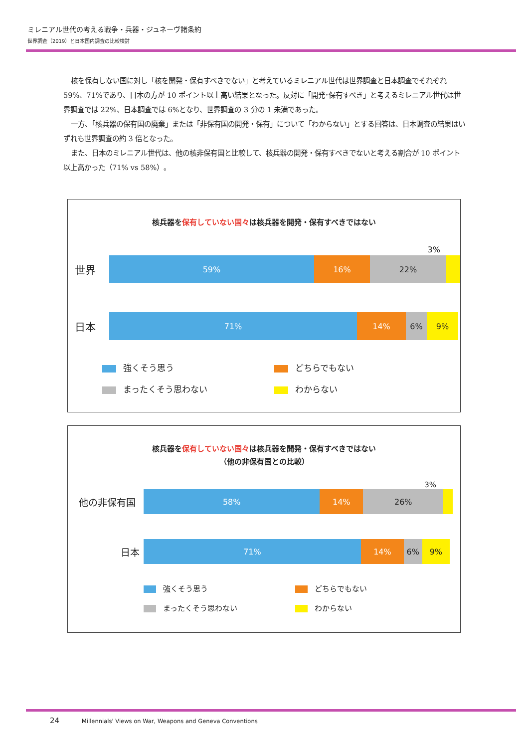ミレニアル世代の考える戦争・兵器・ジュネーヴ諸条約
世界調査（2019）と日本国内調査の比較検討
核を保有しない国に対し「核を開発・保有すべきでない」と考えているミレニアル世代は世界調査と日本調査でそれぞれ 59%、71%であり、日本の方が 10 ポイント以上高い結果となった。反対に「開発･保有すべき」と考えるミレニアル世代は世界調査では 22%、日本調査では 6%となり、世界調査の 3 分の 1 未満であった。
一方、「核兵器の保有国の廃棄」または「非保有国の開発・保有」について「わからない」とする回答は、日本調査の結果はいずれも世界調査の約 3 倍となった。
また、日本のミレニアル世代は、他の核非保有国と比較して、核兵器の開発・保有すべきでないと考える割合が 10 ポイント以上高かった（71% vs 58%）。
核兵器を保有していない国々は核兵器を開発・保有すべきではない
3%
世界
59% 16% 22%
日本
71% 14% 6% 9%
強くそう思う
どちらでもない
まったくそう思わない
わからない
核兵器を保有していない国々は核兵器を開発・保有すべきではない
（他の非保有国との比較）
3%
他の非保有国
58% 14% 26%
日本
71% 14% 6% 9%
強くそう思う
どちらでもない
まったくそう思わない
わからない
24 Millennials' Views on War, Weapons and Geneva Conventions